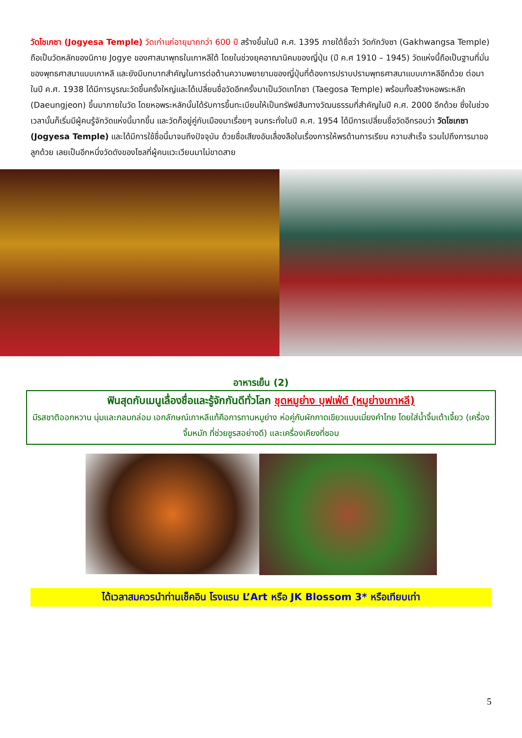วัดโชเกซา (Jogyesa Temple) วัดเก่าแก่อายุมากกว่า 600 ปี สร้างขึ้นในปี ค.ศ. 1395 ภายใต้ชื่อว่า วัดกักวังซา (Gakhwangsa Temple) ถือเป็นวัดหลักของนิกาย Jogye ของศาสนาพุทธในเกาหลีใต้ โดยในช่วงยุคอาณานิคมของญี่ปุ่น (ปี ค.ศ 1910 – 1945) วัดแห่งนี้ถือเป็นฐานที่มั่นของพุทธศาสนาแบบเกาหลี และยังมีบทบาทสำคัญในการต่อต้านความพยายามของญี่ปุ่นที่ต้องการปราบปรามพุทธศาสนาแบบเกาหลีอีกด้วย ต่อมาในปี ค.ศ. 1938 ได้มีการบูรณะวัดขึ้นครั้งใหญ่และได้เปลี่ยนชื่อวัดอีกครั้งมาเป็นวัดเทโกซา (Taegosa Temple) พร้อมทั้งสร้างหอพระหลัก (Daeungjeon) ขึ้นมาภายในวัด โดยหอพระหลักนั้นได้รับการขึ้นทะเบียนให้เป็นทรัพย์สินทางวัฒนธรรมที่สำคัญในปี ค.ศ. 2000 อีกด้วย ซึ่งในช่วงเวลานั้นก็เริ่มมีผู้คนรู้จักวัดแห่งนี้มากขึ้น และวัดก็อยู่คู่กับเมืองมาเรื่อยๆ จนกระทั่งในปี ค.ศ. 1954 ได้มีการเปลี่ยนชื่อวัดอีกรอบว่า วัดโชเกซา (Jogyesa Temple) และได้มีการใช้ชื่อนี้มาจนถึงปัจจุบัน ด้วยชื่อเสียงอันเลื่องลือในเรื่องการให้พรด้านการเรียน ความสำเร็จ รวมไปถึงการมาขอลูกด้วย เลยเป็นอีกหนึ่งวัดดังของโซลที่ผู้คนแวะเวียนมาไม่ขาดสาย
อาหารเย็น (2)
ฟินสุดกับเมนูเลื่องชื่อและรู้จักกันดีทั่วโลก ชุดหมูย่าง บุฟเฟ่ต์ (หมูย่างเกาหลี)
มีรสชาติออกหวาน นุ่มและกลมกล่อม เอกลักษณ์เกาหลีแท้คือการทานหมูย่าง ห่อคู่กับผักกาดเขียวแบบเมี่ยงคำไทย โดยใส่น้ำจิ้มเต้าเจี้ยว (เครื่องจิ้มหมัก ที่ช่วยชูรสอย่างดี) และเครื่องเคียงที่ชอบ
ได้เวลาสมควรนำท่านเช็คอิน โรงแรม L’Art หรือ JK Blossom 3* หรือเทียบเท่า
5